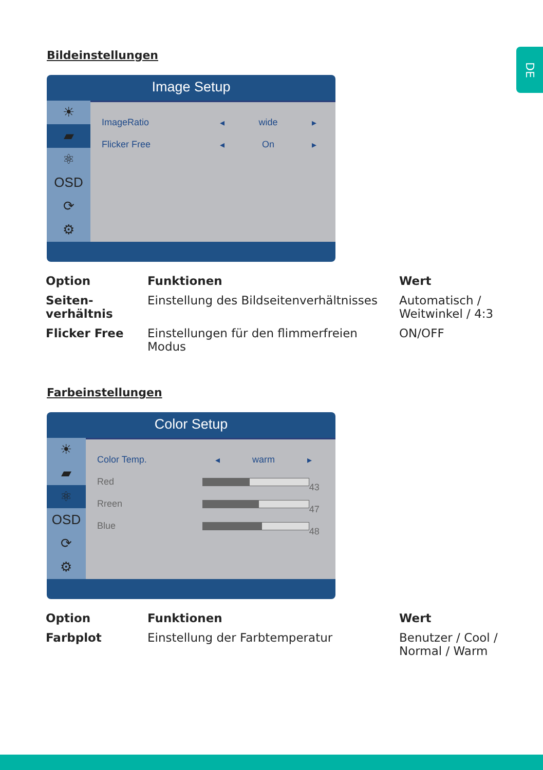DE
Bildeinstellungen
Image Setup
☀
▰
⚛
OSD
⟳
⚙
ImageRatio ◂ wide ▸
Flicker Free ◂ On ▸
| Option | Funktionen | Wert |
| --- | --- | --- |
| Seiten- verhältnis | Einstellung des Bildseitenverhältnisses | Automatisch / Weitwinkel / 4:3 |
| Flicker Free | Einstellungen für den flimmerfreien Modus | ON/OFF |
Farbeinstellungen
Color Setup
☀
▰
⚛
OSD
⟳
⚙
Color Temp. ◂ warm ▸
Red
43
Rreen
47
Blue
48
| Option | Funktionen | Wert |
| --- | --- | --- |
| Farbplot | Einstellung der Farbtemperatur | Benutzer / Cool / Normal / Warm |